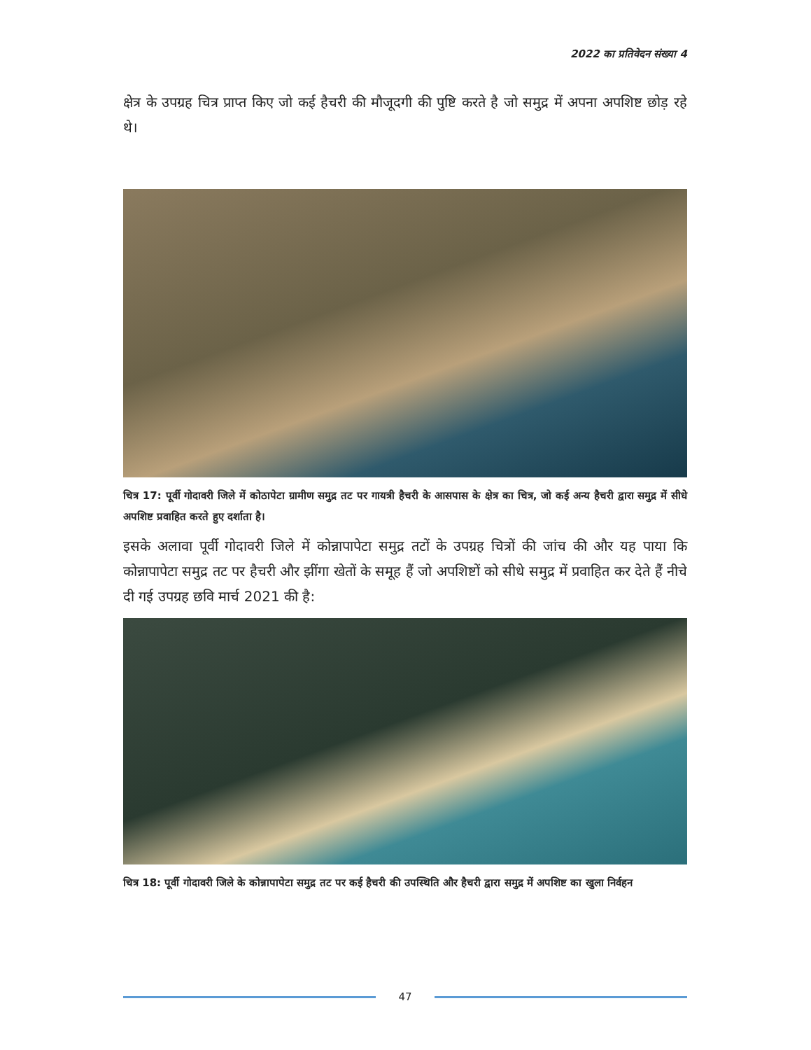2022 का प्रतिवेदन संख्या 4
क्षेत्र के उपग्रह चित्र प्राप्त किए जो कई हैचरी की मौजूदगी की पुष्टि करते है जो समुद्र में अपना अपशिष्ट छोड़ रहे थे।
चित्र 17: पूर्वी गोदावरी जिले में कोठापेटा ग्रामीण समुद्र तट पर गायत्री हैचरी के आसपास के क्षेत्र का चित्र, जो कई अन्य हैचरी द्वारा समुद्र में सीधे अपशिष्ट प्रवाहित करते हुए दर्शाता है।
इसके अलावा पूर्वी गोदावरी जिले में कोन्नापापेटा समुद्र तटों के उपग्रह चित्रों की जांच की और यह पाया कि कोन्नापापेटा समुद्र तट पर हैचरी और झींगा खेतों के समूह हैं जो अपशिष्टों को सीधे समुद्र में प्रवाहित कर देते हैं नीचे दी गई उपग्रह छवि मार्च 2021 की है:
चित्र 18: पूर्वी गोदावरी जिले के कोन्नापापेटा समुद्र तट पर कई हैचरी की उपस्थिति और हैचरी द्वारा समुद्र में अपशिष्ट का खुला निर्वहन
47